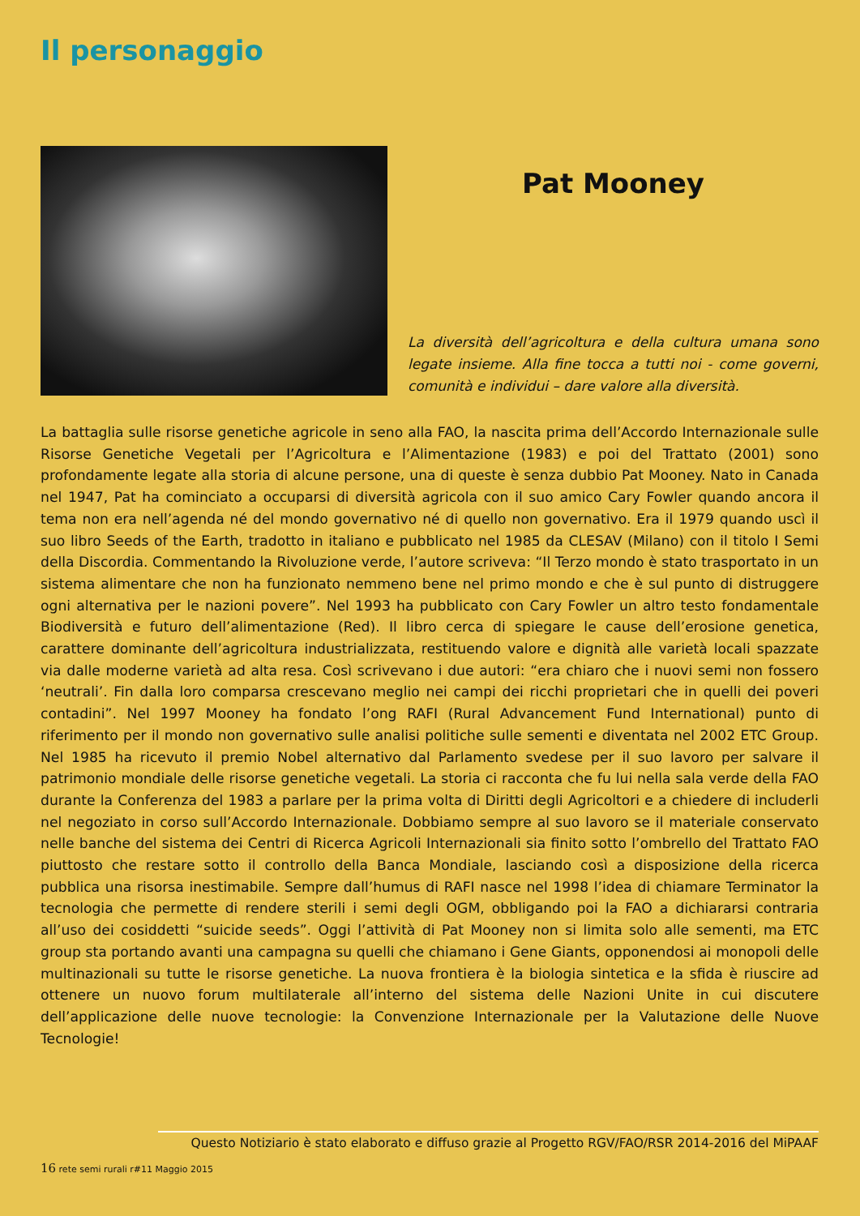Il personaggio
Pat Mooney
La diversità dell’agricoltura e della cultura umana sono legate insieme. Alla fine tocca a tutti noi - come governi, comunità e individui – dare valore alla diversità.
La battaglia sulle risorse genetiche agricole in seno alla FAO, la nascita prima dell’Accordo Internazionale sulle Risorse Genetiche Vegetali per l’Agricoltura e l’Alimentazione (1983) e poi del Trattato (2001) sono profondamente legate alla storia di alcune persone, una di queste è senza dubbio Pat Mooney. Nato in Canada nel 1947, Pat ha cominciato a occuparsi di diversità agricola con il suo amico Cary Fowler quando ancora il tema non era nell’agenda né del mondo governativo né di quello non governativo. Era il 1979 quando uscì il suo libro Seeds of the Earth, tradotto in italiano e pubblicato nel 1985 da CLESAV (Milano) con il titolo I Semi della Discordia. Commentando la Rivoluzione verde, l’autore scriveva: “Il Terzo mondo è stato trasportato in un sistema alimentare che non ha funzionato nemmeno bene nel primo mondo e che è sul punto di distruggere ogni alternativa per le nazioni povere”. Nel 1993 ha pubblicato con Cary Fowler un altro testo fondamentale Biodiversità e futuro dell’alimentazione (Red). Il libro cerca di spiegare le cause dell’erosione genetica, carattere dominante dell’agricoltura industrializzata, restituendo valore e dignità alle varietà locali spazzate via dalle moderne varietà ad alta resa. Così scrivevano i due autori: “era chiaro che i nuovi semi non fossero ‘neutrali’. Fin dalla loro comparsa crescevano meglio nei campi dei ricchi proprietari che in quelli dei poveri contadini”. Nel 1997 Mooney ha fondato l’ong RAFI (Rural Advancement Fund International) punto di riferimento per il mondo non governativo sulle analisi politiche sulle sementi e diventata nel 2002 ETC Group. Nel 1985 ha ricevuto il premio Nobel alternativo dal Parlamento svedese per il suo lavoro per salvare il patrimonio mondiale delle risorse genetiche vegetali. La storia ci racconta che fu lui nella sala verde della FAO durante la Conferenza del 1983 a parlare per la prima volta di Diritti degli Agricoltori e a chiedere di includerli nel negoziato in corso sull’Accordo Internazionale. Dobbiamo sempre al suo lavoro se il materiale conservato nelle banche del sistema dei Centri di Ricerca Agricoli Internazionali sia finito sotto l’ombrello del Trattato FAO piuttosto che restare sotto il controllo della Banca Mondiale, lasciando così a disposizione della ricerca pubblica una risorsa inestimabile. Sempre dall’humus di RAFI nasce nel 1998 l’idea di chiamare Terminator la tecnologia che permette di rendere sterili i semi degli OGM, obbligando poi la FAO a dichiararsi contraria all’uso dei cosiddetti “suicide seeds”. Oggi l’attività di Pat Mooney non si limita solo alle sementi, ma ETC group sta portando avanti una campagna su quelli che chiamano i Gene Giants, opponendosi ai monopoli delle multinazionali su tutte le risorse genetiche. La nuova frontiera è la biologia sintetica e la sfida è riuscire ad ottenere un nuovo forum multilaterale all’interno del sistema delle Nazioni Unite in cui discutere dell’applicazione delle nuove tecnologie: la Convenzione Internazionale per la Valutazione delle Nuove Tecnologie!
Questo Notiziario è stato elaborato e diffuso grazie al Progetto RGV/FAO/RSR 2014-2016 del MiPAAF
16 rete semi rurali r#11 Maggio 2015